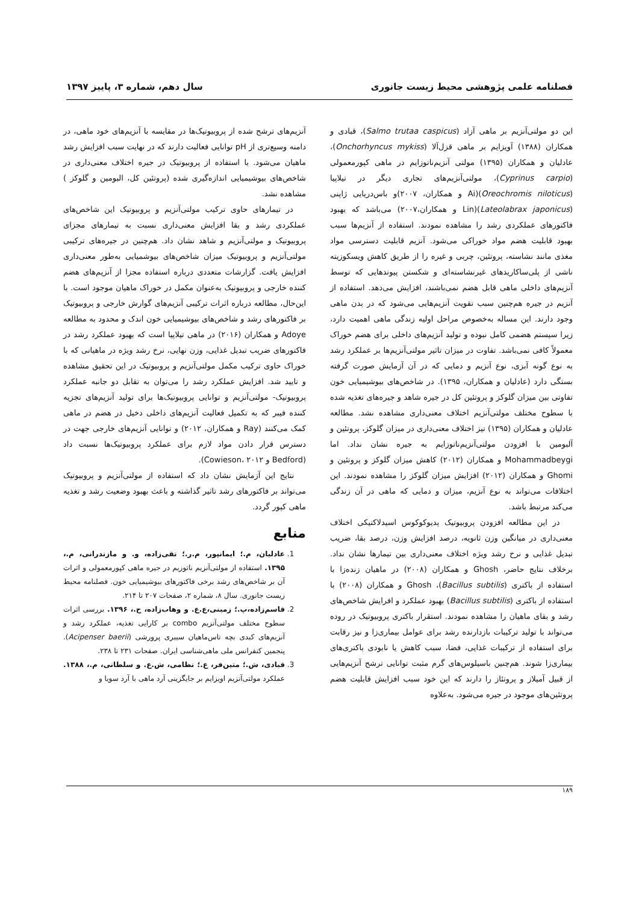فصلنامه علمی پژوهشی محیط زیست جانوری سال دهم، شماره ۳، پاییز ۱۳۹۷
این دو مولتی‌آنزیم بر ماهی آزاد (Salmo trutaa caspicus)، قبادی و همکاران (۱۳۸۸) آویزایم بر ماهی قزل‌آلا (Onchorhyncus mykiss)، عادلیان و همکاران (۱۳۹۵) مولتی آنزیم‌ناتوزایم در ماهی کپورمعمولی (Cyprinus carpio)، مولتی‌آنزیم‌های تجاری دیگر در تیلاپیا (Oreochromis niloticus)(Ai و همکاران، ۲۰۰۷)و باس‌دریایی ژاپنی (Lateolabrax japonicus)(Lin و همکاران،۲۰۰۷) می‌باشد که بهبود فاکتورهای عملکردی رشد را مشاهده نمودند. استفاده از آنزیم‌ها سبب بهبود قابلیت هضم مواد خوراکی می‌شود. آنزیم قابلیت دسترسی مواد مغذی مانند نشاسته، پروتئین، چربی و غیره را از طریق کاهش ویسکوزیته ناشی از پلی‌ساکاریدهای غیرنشاسته‌ای و شکستن پیوندهایی که توسط آنزیم‌های داخلی ماهی قابل هضم نمی‌باشند، افزایش می‌دهد. استفاده از آنزیم در جیره هم‌چنین سبب تقویت آنزیم‌هایی می‌شود که در بدن ماهی وجود دارند. این مساله به‌خصوص مراحل اولیه زندگی ماهی اهمیت دارد، زیرا سیستم هضمی کامل نبوده و تولید آنزیم‌های داخلی برای هضم خوراک معمولاً کافی نمی‌باشد. تفاوت در میزان تاثیر مولتی‌آنزیم‌ها بر عملکرد رشد به نوع گونه آبزی، نوع آنزیم و دمایی که در آن آزمایش صورت گرفته بستگی دارد (عادلیان و همکاران، ۱۳۹۵). در شاخص‌های بیوشیمیایی خون تفاوتی بین میزان گلوکز و پروتئین کل در جیره شاهد و جیره‌های تغذیه شده با سطوح مختلف مولتی‌آنزیم اختلاف معنی‌داری مشاهده نشد. مطالعه عادلیان و همکاران (۱۳۹۵) تیز اختلاف معنی‌داری در میزان گلوکز، پروتئین و آلبومین با افزودن مولتی‌آنزیم‌ناتوزایم به جیره نشان نداد. اما Mohammadbeygi و همکاران (۲۰۱۲) کاهش میزان گلوکز و پروتئین و Ghomi و همکاران (۲۰۱۲) افزایش میزان گلوکز را مشاهده نمودند. این اختلافات می‌تواند به نوع آنزیم، میزان و دمایی که ماهی در آن زندگی می‌کند مرتبط باشد.
در این مطالعه افزودن پروبیوتیک پدیوکوکوس اسیدلاکتیکی اختلاف معنی‌داری در میانگین وزن ثانویه، درصد افزایش وزن، درصد بقا، ضریب تبدیل غذایی و نرخ رشد ویژه اختلاف معنی‌داری بین تیمارها نشان نداد. برخلاف نتایج حاضر، Ghosh و همکاران (۲۰۰۸) در ماهیان زنده‌زا با استفاده از باکتری (Bacillus subtilis)، Ghosh و همکاران (۲۰۰۸) با استفاده از باکتری (Bacillus subtilis) بهبود عملکرد و افرایش شاخص‌های رشد و بقای ماهیان را مشاهده نمودند. استقرار باکتری پروبیوتیک در روده می‌تواند با تولید ترکیبات بازدارنده رشد برای عوامل بیماری‌زا و نیز رقابت برای استفاده از ترکیبات غذایی، فضا، سبب کاهش یا نابودی باکتری‌های بیماری‌زا شوند. هم‌چنین باسیلوس‌های گرم مثبت توانایی ترشح آنزیم‌هایی از قبیل آمیلاز و پروتئاز را دارند که این خود سبب افزایش قابلیت هضم پروتئین‌های موجود در جیره می‌شود. به‌علاوه
آنزیم‌های ترشح شده از پروبیوتیک‌ها در مقایسه با آنزیم‌های خود ماهی، در دامنه وسیع‌تری از pH توانایی فعالیت دارند که در نهایت سبب افزایش رشد ماهیان می‌شود. با استفاده از پروبیوتیک در جیره اختلاف معنی‌داری در شاخص‌های بیوشیمیایی اندازه‌گیری شده (پروتئین کل، البومین و گلوکز ) مشاهده نشد.
در تیمارهای حاوی ترکیب مولتی‌آنزیم و پروبیوتیک این شاخص‌های عملکردی رشد و بقا افزایش معنی‌داری نسبت به تیمارهای مجزای پروبیوتیک و مولتی‌آنزیم و شاهد نشان داد. هم‌چنین در جیره‌های ترکیبی مولتی‌آنزیم و پروبیوتیک میزان شاخص‌های بیوشمیایی به‌طور معنی‌داری افزایش یافت. گزارشات متعددی درباره استفاده مجزا از آنزیم‌های هضم کننده خارجی و پروبیوتیک به‌عنوان مکمل در خوراک ماهیان موجود است. با این‌حال، مطالعه درباره اثرات ترکیبی آنزیم‌های گوارش خارجی و پروبیوتیک بر فاکتورهای رشد و شاخص‌های بیوشیمیایی خون اندک و محدود به مطالعه Adoye و همکاران (۲۰۱۶) در ماهی تیلاپیا است که بهبود عملکرد رشد در فاکتورهای ضریب تبدیل غذایی، وزن نهایی، نرخ رشد ویژه در ماهیانی که با خوراک حاوی ترکیب مکمل مولتی‌آنزیم و پروبیوتیک در این تحقیق مشاهده و تایید شد. افزایش عملکرد رشد را می‌توان به تقابل دو جانبه عملکرد پروبیوتیک- مولتی‌آنزیم و توانایی پروبیوتیک‌ها برای تولید آنزیم‌های تجزیه کننده فیبر که به تکمیل فعالیت آنزیم‌های داخلی دخیل در هضم در ماهی کمک می‌کنند (Ray و همکاران، ۲۰۱۲) و توانایی آنزیم‌های خارجی جهت در دسترس قرار دادن مواد لازم برای عملکرد پروبیوتیک‌ها نسبت داد (Bedford و Cowieson، ۲۰۱۲).
نتایج این آزمایش نشان داد که استفاده از مولتی‌آنزیم و پروبیوتیک می‌تواند بر فاکتورهای رشد تاثیر گذاشته و باعث بهبود وضعیت رشد و تغذیه ماهی کپور گردد.
منابع
1. عادلیان، م.؛ ایمانپور، م.ر.؛ تقی‌زاده، و. و مازندرانی، م.، ۱۳۹۵. استفاده از مولتی‌آنزیم ناتوزیم در جیره ماهی کپورمعمولی و اثرات آن بر شاخص‌های رشد برخی فاکتورهای بیوشیمیایی خون. فصلنامه محیط زیست جانوری. سال ۸، شماره ۲، صفحات ۲۰۷ تا ۲۱۴.
2. قاسم‌زاده،پ.؛ زمینی،ع.ع. و وهاب‌زاده، ح.، ۱۳۹۶. بررسی اثرات سطوح مختلف مولتی‌آنزیم combo بر کارایی تغذیه، عملکرد رشد و آنزیم‌های کبدی بچه تاس‌ماهیان سیبری پرورشی (Acipenser baerii). پنجمین کنفرانس ملی ماهی‌شناسی ایران. صفحات ۲۳۱ تا ۲۳۸.
3. قبادی، ش.؛ متین‌فر، ع.؛ نظامی، ش.ع. و سلطانی، م.، ۱۳۸۸. عملکرد مولتی‌آنزیم اویزایم بر جایگزینی آرد ماهی با آرد سویا و
۱۸۹